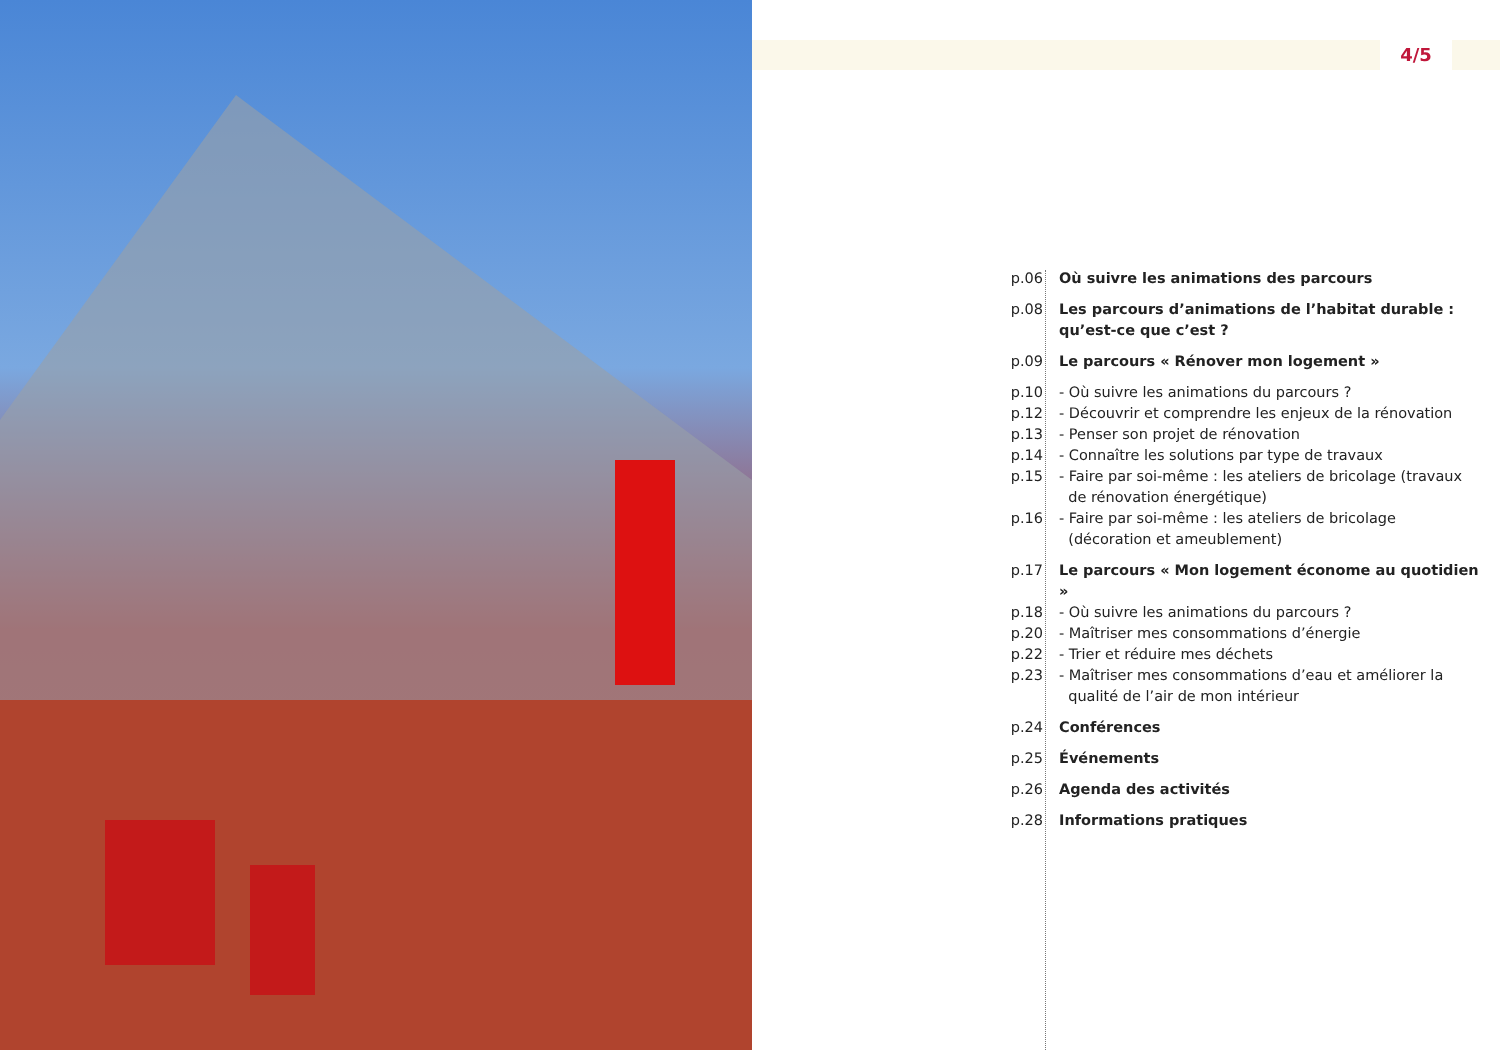4/5
| p.06 | Où suivre les animations des parcours |
| p.08 | Les parcours d’animations de l’habitat durable : qu’est-ce que c’est ? |
| p.09 | Le parcours « Rénover mon logement » |
| p.10 | - Où suivre les animations du parcours ? |
| p.12 | - Découvrir et comprendre les enjeux de la rénovation |
| p.13 | - Penser son projet de rénovation |
| p.14 | - Connaître les solutions par type de travaux |
| p.15 | - Faire par soi-même : les ateliers de bricolage (travaux de rénovation énergétique) |
| p.16 | - Faire par soi-même : les ateliers de bricolage (décoration et ameublement) |
| p.17 | Le parcours « Mon logement économe au quotidien » |
| p.18 | - Où suivre les animations du parcours ? |
| p.20 | - Maîtriser mes consommations d’énergie |
| p.22 | - Trier et réduire mes déchets |
| p.23 | - Maîtriser mes consommations d’eau et améliorer la qualité de l’air de mon intérieur |
| p.24 | Conférences |
| p.25 | Événements |
| p.26 | Agenda des activités |
| p.28 | Informations pratiques |